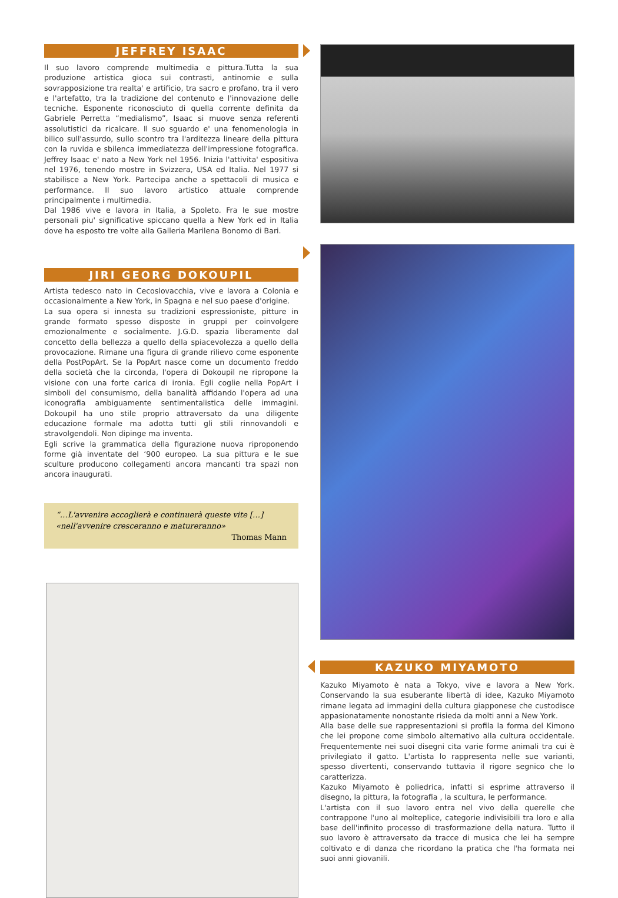JEFFREY ISAAC
Il suo lavoro comprende multimedia e pittura.Tutta la sua produzione artistica gioca sui contrasti, antinomie e sulla sovrapposizione tra realta' e artificio, tra sacro e profano, tra il vero e l'artefatto, tra la tradizione del contenuto e l'innovazione delle tecniche. Esponente riconosciuto di quella corrente definita da Gabriele Perretta “medialismo”, Isaac si muove senza referenti assolutistici da ricalcare. Il suo sguardo e' una fenomenologia in bilico sull'assurdo, sullo scontro tra l'arditezza lineare della pittura con la ruvida e sbilenca immediatezza dell'impressione fotografica. Jeffrey Isaac e' nato a New York nel 1956. Inizia l'attivita' espositiva nel 1976, tenendo mostre in Svizzera, USA ed Italia. Nel 1977 si stabilisce a New York. Partecipa anche a spettacoli di musica e performance. Il suo lavoro artistico attuale comprende principalmente i multimedia.
Dal 1986 vive e lavora in Italia, a Spoleto. Fra le sue mostre personali piu' significative spiccano quella a New York ed in Italia dove ha esposto tre volte alla Galleria Marilena Bonomo di Bari.
JIRI GEORG DOKOUPIL
Artista tedesco nato in Cecoslovacchia, vive e lavora a Colonia e occasionalmente a New York, in Spagna e nel suo paese d'origine.
La sua opera si innesta su tradizioni espressioniste, pitture in grande formato spesso disposte in gruppi per coinvolgere emozionalmente e socialmente. J.G.D. spazia liberamente dal concetto della bellezza a quello della spiacevolezza a quello della provocazione. Rimane una figura di grande rilievo come esponente della PostPopArt. Se la PopArt nasce come un documento freddo della società che la circonda, l'opera di Dokoupil ne ripropone la visione con una forte carica di ironia. Egli coglie nella PopArt i simboli del consumismo, della banalità affidando l'opera ad una iconografia ambiguamente sentimentalistica delle immagini. Dokoupil ha uno stile proprio attraversato da una diligente educazione formale ma adotta tutti gli stili rinnovandoli e stravolgendoli. Non dipinge ma inventa.
Egli scrive la grammatica della figurazione nuova riproponendo forme già inventate del ‘900 europeo. La sua pittura e le sue sculture producono collegamenti ancora mancanti tra spazi non ancora inaugurati.
“…L'avvenire accoglierà e continuerà queste vite […]
«nell'avvenire cresceranno e matureranno»
Thomas Mann
KAZUKO MIYAMOTO
Kazuko Miyamoto è nata a Tokyo, vive e lavora a New York. Conservando la sua esuberante libertà di idee, Kazuko Miyamoto rimane legata ad immagini della cultura giapponese che custodisce appasionatamente nonostante risieda da molti anni a New York.
Alla base delle sue rappresentazioni si profila la forma del Kimono che lei propone come simbolo alternativo alla cultura occidentale. Frequentemente nei suoi disegni cita varie forme animali tra cui è privilegiato il gatto. L'artista lo rappresenta nelle sue varianti, spesso divertenti, conservando tuttavia il rigore segnico che lo caratterizza.
Kazuko Miyamoto è poliedrica, infatti si esprime attraverso il disegno, la pittura, la fotografia , la scultura, le performance.
L'artista con il suo lavoro entra nel vivo della querelle che contrappone l'uno al molteplice, categorie indivisibili tra loro e alla base dell'infinito processo di trasformazione della natura. Tutto il suo lavoro è attraversato da tracce di musica che lei ha sempre coltivato e di danza che ricordano la pratica che l'ha formata nei suoi anni giovanili.